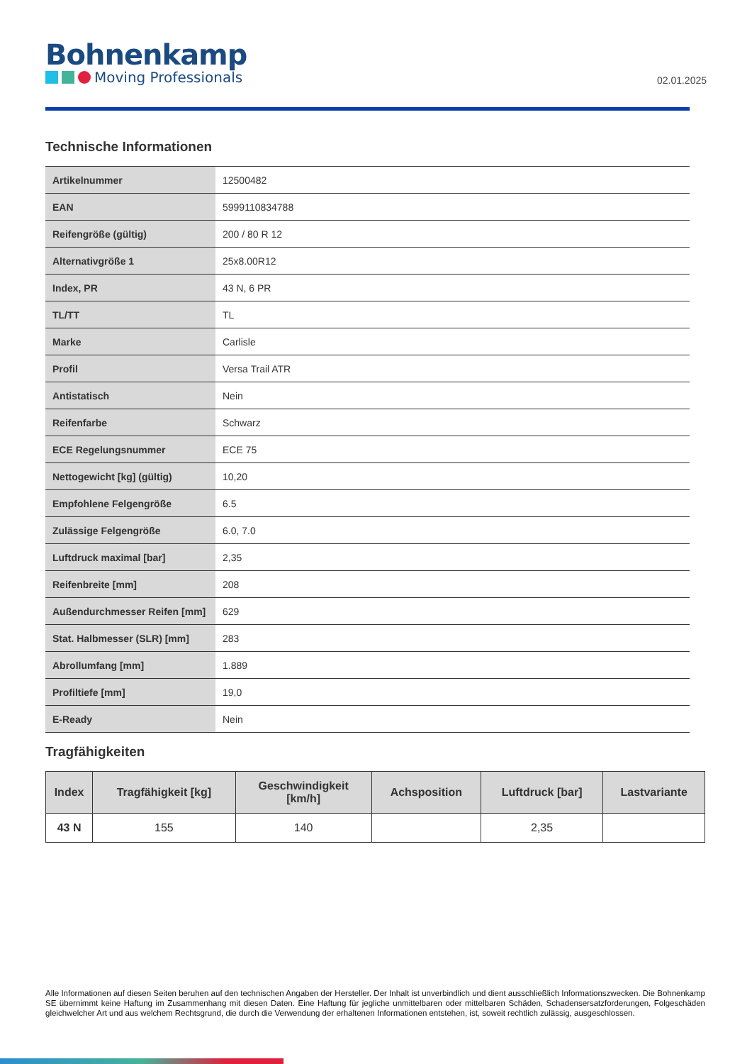Bohnenkamp
Moving Professionals
02.01.2025
Technische Informationen
| Artikelnummer | 12500482 |
| EAN | 5999110834788 |
| Reifengröße (gültig) | 200 / 80 R 12 |
| Alternativgröße 1 | 25x8.00R12 |
| Index, PR | 43 N, 6 PR |
| TL/TT | TL |
| Marke | Carlisle |
| Profil | Versa Trail ATR |
| Antistatisch | Nein |
| Reifenfarbe | Schwarz |
| ECE Regelungsnummer | ECE 75 |
| Nettogewicht [kg] (gültig) | 10,20 |
| Empfohlene Felgengröße | 6.5 |
| Zulässige Felgengröße | 6.0, 7.0 |
| Luftdruck maximal [bar] | 2,35 |
| Reifenbreite [mm] | 208 |
| Außendurchmesser Reifen [mm] | 629 |
| Stat. Halbmesser (SLR) [mm] | 283 |
| Abrollumfang [mm] | 1.889 |
| Profiltiefe [mm] | 19,0 |
| E-Ready | Nein |
Tragfähigkeiten
| Index | Tragfähigkeit [kg] | Geschwindigkeit [km/h] | Achsposition | Luftdruck [bar] | Lastvariante |
| --- | --- | --- | --- | --- | --- |
| 43 N | 155 | 140 | | 2,35 | |
Alle Informationen auf diesen Seiten beruhen auf den technischen Angaben der Hersteller. Der Inhalt ist unverbindlich und dient ausschließlich Informationszwecken. Die Bohnenkamp SE übernimmt keine Haftung im Zusammenhang mit diesen Daten. Eine Haftung für jegliche unmittelbaren oder mittelbaren Schäden, Schadensersatzforderungen, Folgeschäden gleichwelcher Art und aus welchem Rechtsgrund, die durch die Verwendung der erhaltenen Informationen entstehen, ist, soweit rechtlich zulässig, ausgeschlossen.